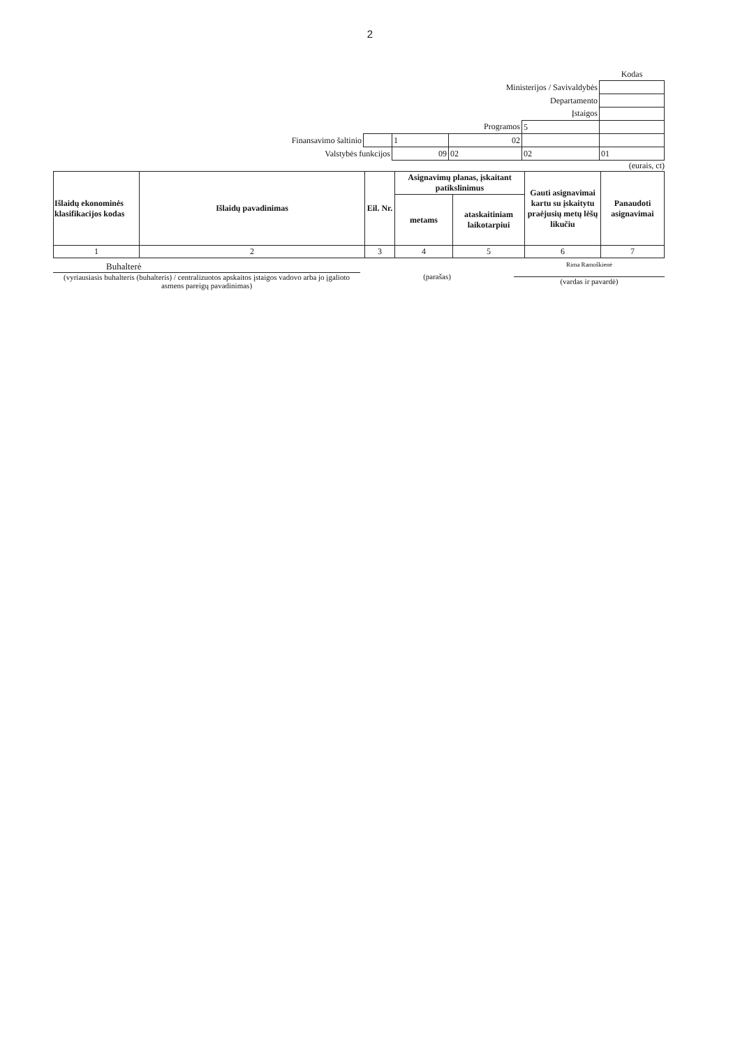2
| | | | | | Kodas |
| Ministerijos / Savivaldybės | | | | | |
| Departamento | | | | | |
| Įstaigos | | | | | |
| Programos | | | | 5 | |
| Finansavimo šaltinio | | 1 | 02 | | |
| Valstybės funkcijos | | 09 | 02 | 02 | 01 |
(eurais, ct)
| Išlaidų ekonominės klasifikacijos kodas | Išlaidų pavadinimas | Eil. Nr. | Asignavimų planas, įskaitant patikslinimus | | Gauti asignavimai kartu su įskaitytu praėjusių metų lėšų likučiu | Panaudoti asignavimai |
| --- | --- | --- | --- | --- | --- | --- |
| | | | metams | ataskaitiniam laikotarpiui | | |
| 1 | 2 | 3 | 4 | 5 | 6 | 7 |
Buhalterė
(vyriausiasis buhalteris (buhalteris) / centralizuotos apskaitos įstaigos vadovo arba jo įgalioto asmens pareigų pavadinimas)
(parašas)
Rima Ramoškienė
(vardas ir pavardė)